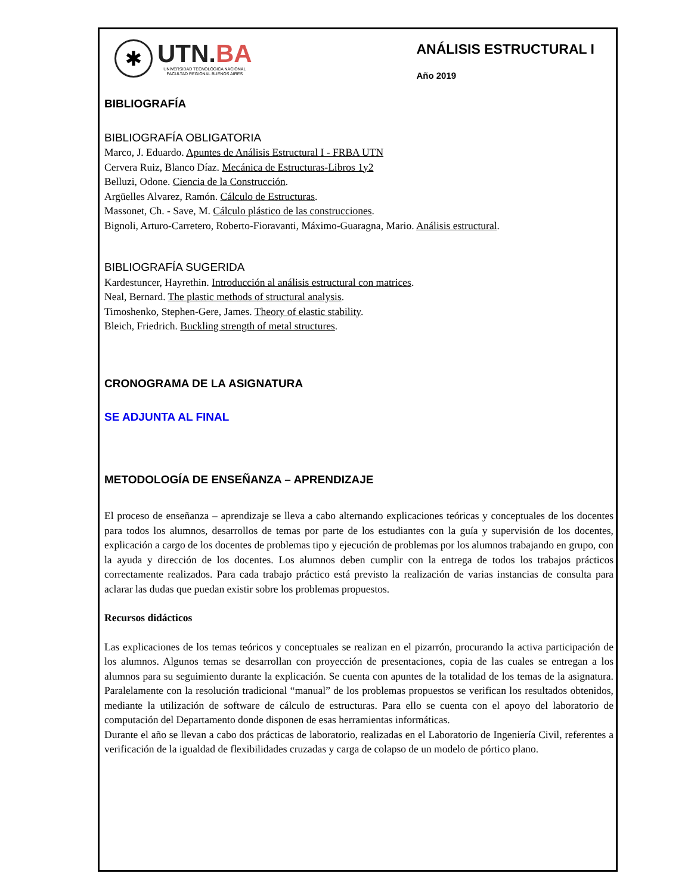✱
UTN.BA
UNIVERSIDAD TECNOLÓGICA NACIONAL
FACULTAD REGIONAL BUENOS AIRES
ANÁLISIS ESTRUCTURAL I
Año 2019
BIBLIOGRAFÍA
BIBLIOGRAFÍA OBLIGATORIA
Marco, J. Eduardo. Apuntes de Análisis Estructural I - FRBA UTN
Cervera Ruiz, Blanco Díaz. Mecánica de Estructuras-Libros 1y2
Belluzi, Odone. Ciencia de la Construcción.
Argüelles Alvarez, Ramón. Cálculo de Estructuras.
Massonet, Ch. - Save, M. Cálculo plástico de las construcciones.
Bignoli, Arturo-Carretero, Roberto-Fioravanti, Máximo-Guaragna, Mario. Análisis estructural.
BIBLIOGRAFÍA SUGERIDA
Kardestuncer, Hayrethin. Introducción al análisis estructural con matrices.
Neal, Bernard. The plastic methods of structural analysis.
Timoshenko, Stephen-Gere, James. Theory of elastic stability.
Bleich, Friedrich. Buckling strength of metal structures.
CRONOGRAMA DE LA ASIGNATURA
SE ADJUNTA AL FINAL
METODOLOGÍA DE ENSEÑANZA – APRENDIZAJE
El proceso de enseñanza – aprendizaje se lleva a cabo alternando explicaciones teóricas y conceptuales de los docentes para todos los alumnos, desarrollos de temas por parte de los estudiantes con la guía y supervisión de los docentes, explicación a cargo de los docentes de problemas tipo y ejecución de problemas por los alumnos trabajando en grupo, con la ayuda y dirección de los docentes. Los alumnos deben cumplir con la entrega de todos los trabajos prácticos correctamente realizados. Para cada trabajo práctico está previsto la realización de varias instancias de consulta para aclarar las dudas que puedan existir sobre los problemas propuestos.
Recursos didácticos
Las explicaciones de los temas teóricos y conceptuales se realizan en el pizarrón, procurando la activa participación de los alumnos. Algunos temas se desarrollan con proyección de presentaciones, copia de las cuales se entregan a los alumnos para su seguimiento durante la explicación. Se cuenta con apuntes de la totalidad de los temas de la asignatura. Paralelamente con la resolución tradicional “manual” de los problemas propuestos se verifican los resultados obtenidos, mediante la utilización de software de cálculo de estructuras. Para ello se cuenta con el apoyo del laboratorio de computación del Departamento donde disponen de esas herramientas informáticas.
Durante el año se llevan a cabo dos prácticas de laboratorio, realizadas en el Laboratorio de Ingeniería Civil, referentes a verificación de la igualdad de flexibilidades cruzadas y carga de colapso de un modelo de pórtico plano.